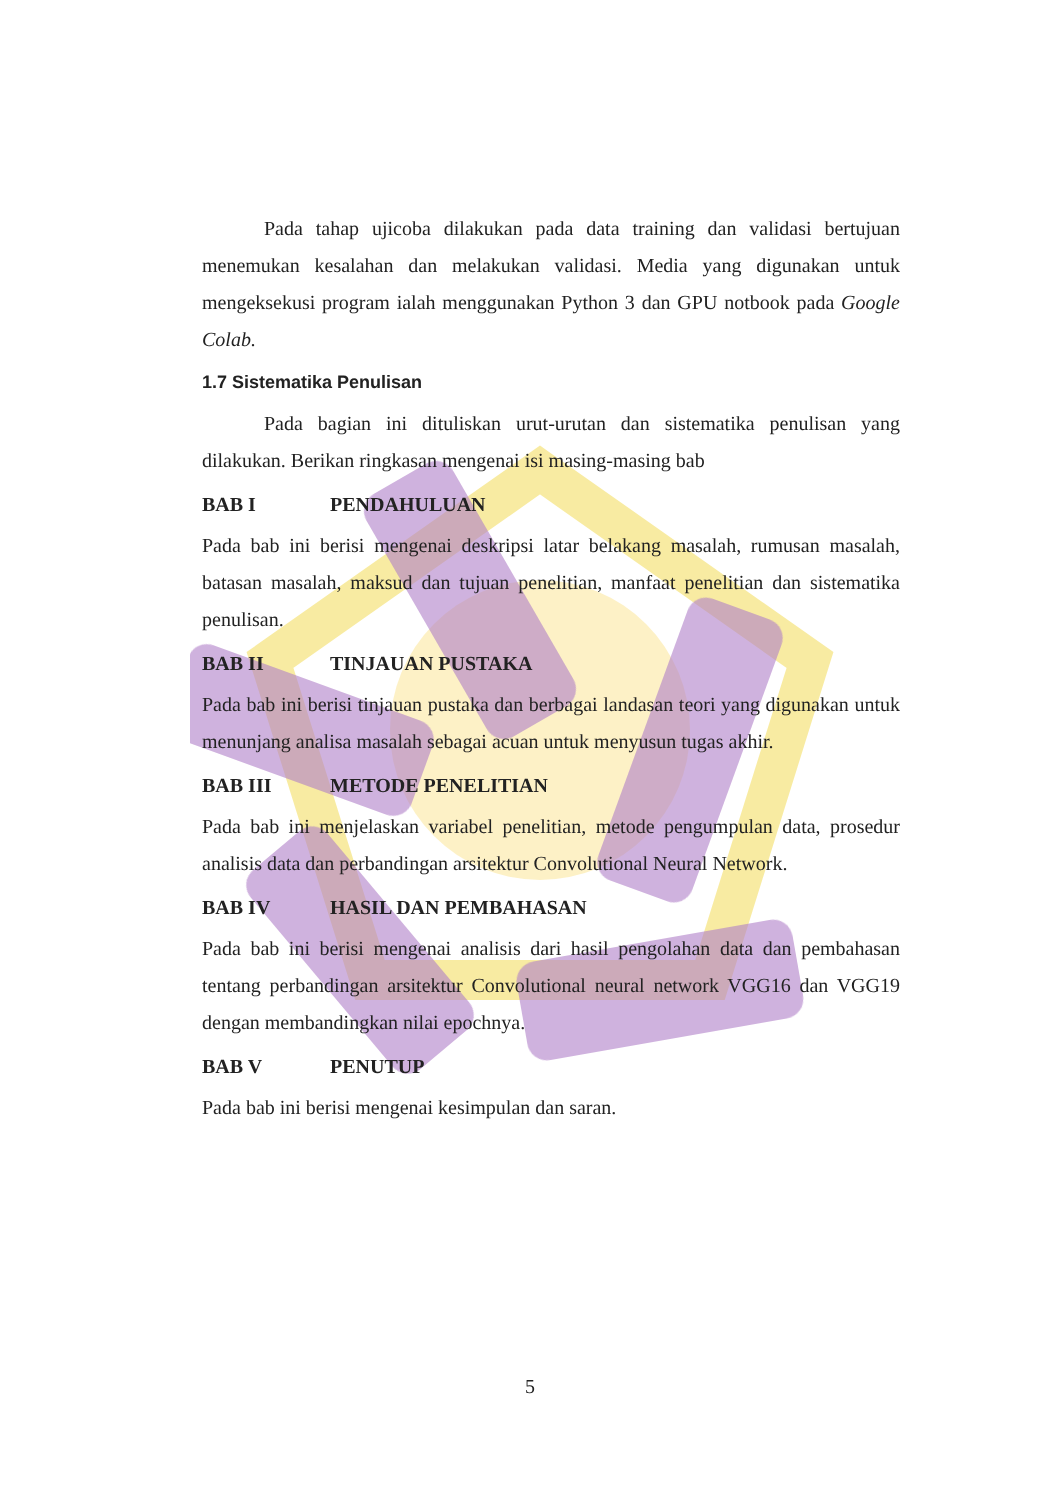Pada tahap ujicoba dilakukan pada data training dan validasi bertujuan menemukan kesalahan dan melakukan validasi. Media yang digunakan untuk mengeksekusi program ialah menggunakan Python 3 dan GPU notbook pada Google Colab.
1.7 Sistematika Penulisan
Pada bagian ini dituliskan urut-urutan dan sistematika penulisan yang dilakukan. Berikan ringkasan mengenai isi masing-masing bab
BAB I PENDAHULUAN
Pada bab ini berisi mengenai deskripsi latar belakang masalah, rumusan masalah, batasan masalah, maksud dan tujuan penelitian, manfaat penelitian dan sistematika penulisan.
BAB II TINJAUAN PUSTAKA
Pada bab ini berisi tinjauan pustaka dan berbagai landasan teori yang digunakan untuk menunjang analisa masalah sebagai acuan untuk menyusun tugas akhir.
BAB III METODE PENELITIAN
Pada bab ini menjelaskan variabel penelitian, metode pengumpulan data, prosedur analisis data dan perbandingan arsitektur Convolutional Neural Network.
BAB IV HASIL DAN PEMBAHASAN
Pada bab ini berisi mengenai analisis dari hasil pengolahan data dan pembahasan tentang perbandingan arsitektur Convolutional neural network VGG16 dan VGG19 dengan membandingkan nilai epochnya.
BAB V PENUTUP
Pada bab ini berisi mengenai kesimpulan dan saran.
5